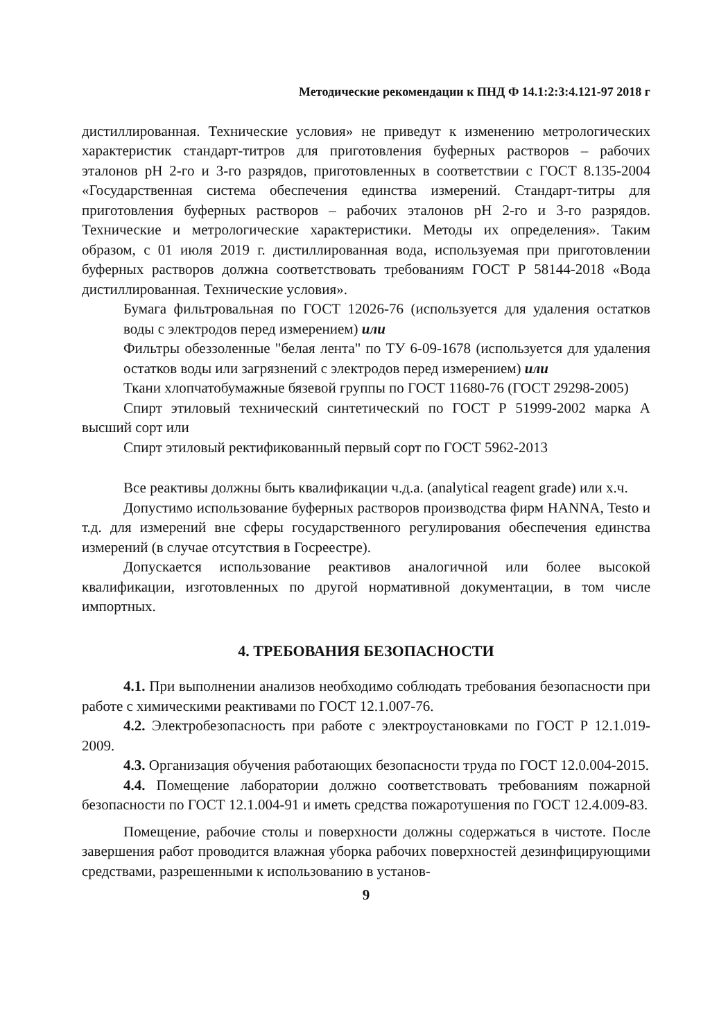Методические рекомендации к ПНД Ф 14.1:2:3:4.121-97 2018 г
дистиллированная. Технические условия» не приведут к изменению метрологических характеристик стандарт-титров для приготовления буферных растворов – рабочих эталонов pH 2-го и 3-го разрядов, приготовленных в соответствии с ГОСТ 8.135-2004 «Государственная система обеспечения единства измерений. Стандарт-титры для приготовления буферных растворов – рабочих эталонов pH 2-го и 3-го разрядов. Технические и метрологические характеристики. Методы их определения». Таким образом, с 01 июля 2019 г. дистиллированная вода, используемая при приготовлении буферных растворов должна соответствовать требованиям ГОСТ Р 58144-2018 «Вода дистиллированная. Технические условия».
Бумага фильтровальная по ГОСТ 12026-76 (используется для удаления остатков воды с электродов перед измерением) или
Фильтры обеззоленные "белая лента" по ТУ 6-09-1678 (используется для удаления остатков воды или загрязнений с электродов перед измерением) или
Ткани хлопчатобумажные бязевой группы по ГОСТ 11680-76 (ГОСТ 29298-2005)
Спирт этиловый технический синтетический по ГОСТ Р 51999-2002 марка А высший сорт или
Спирт этиловый ректификованный первый сорт по ГОСТ 5962-2013
Все реактивы должны быть квалификации ч.д.а. (analytical reagent grade) или х.ч.
Допустимо использование буферных растворов производства фирм HANNA, Testo и т.д. для измерений вне сферы государственного регулирования обеспечения единства измерений (в случае отсутствия в Госреестре).
Допускается использование реактивов аналогичной или более высокой квалификации, изготовленных по другой нормативной документации, в том числе импортных.
4. ТРЕБОВАНИЯ БЕЗОПАСНОСТИ
4.1. При выполнении анализов необходимо соблюдать требования безопасности при работе с химическими реактивами по ГОСТ 12.1.007-76.
4.2. Электробезопасность при работе с электроустановками по ГОСТ Р 12.1.019-2009.
4.3. Организация обучения работающих безопасности труда по ГОСТ 12.0.004-2015.
4.4. Помещение лаборатории должно соответствовать требованиям пожарной безопасности по ГОСТ 12.1.004-91 и иметь средства пожаротушения по ГОСТ 12.4.009-83.
Помещение, рабочие столы и поверхности должны содержаться в чистоте. После завершения работ проводится влажная уборка рабочих поверхностей дезинфицирующими средствами, разрешенными к использованию в установ-
9